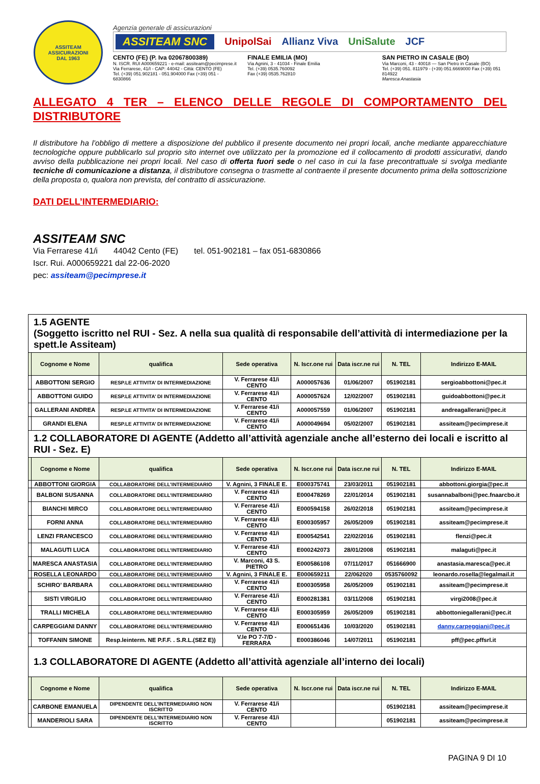ASSITEAM
ASSICURAZIONI
DAL 1963
Agenzia generale di assicurazioni
ASSITEAM SNC UnipolSai Allianz Viva UniSalute JCF
CENTO (FE) (P. Iva 02067800389)
N. ISCR. RUI A000659221 - e-mail: assiteam@pecimprese.it
Via Ferrarese, 41/I - CAP: 44042 - Città: CENTO (FE)
Tel. (+39) 051.902181 - 051.904000 Fax (+39) 051 - 6830866
FINALE EMILIA (MO)
Via Agnini, 3 - 41034 - Finale Emilia
Tel. (+39) 0535.760092
Fax (+39) 0535.762810
SAN PIETRO IN CASALE (BO)
Via Marconi, 43 - 40018 — San Pietro in Casale (BO)
Tel. (+39) 051. 811979 - (+39) 051.6669000 Fax (+39) 051 814922
Maresca Anastasia
ALLEGATO 4 TER – ELENCO DELLE REGOLE DI COMPORTAMENTO DEL DISTRIBUTORE
Il distributore ha l’obbligo di mettere a disposizione del pubblico il presente documento nei propri locali, anche mediante apparecchiature tecnologiche oppure pubblicarlo sul proprio sito internet ove utilizzato per la promozione ed il collocamento di prodotti assicurativi, dando avviso della pubblicazione nei propri locali. Nel caso di offerta fuori sede o nel caso in cui la fase precontrattuale si svolga mediante tecniche di comunicazione a distanza, il distributore consegna o trasmette al contraente il presente documento prima della sottoscrizione della proposta o, qualora non prevista, del contratto di assicurazione.
DATI DELL’INTERMEDIARIO:
ASSITEAM SNC
Via Ferrarese 41/i 44042 Cento (FE) tel. 051-902181 – fax 051-6830866
Iscr. Rui. A000659221 dal 22-06-2020
pec: assiteam@pecimprese.it
| 1.5 AGENTE (Soggetto iscritto nel RUI - Sez. A nella sua qualità di responsabile dell’attività di intermediazione per la spett.le Assiteam) | | | | | | | |
| | Cognome e Nome | qualifica | Sede operativa | N. Iscr.one rui | Data iscr.ne rui | N. TEL | Indirizzo E-MAIL |
| | ABBOTTONI SERGIO | RESP.LE ATTIVITA’ DI INTERMEDIAZIONE | V. Ferrarese 41/i CENTO | A000057636 | 01/06/2007 | 051902181 | sergioabbottoni@pec.it |
| | ABBOTTONI GUIDO | RESP.LE ATTIVITA’ DI INTERMEDIAZIONE | V. Ferrarese 41/i CENTO | A000057624 | 12/02/2007 | 051902181 | guidoabbottoni@pec.it |
| | GALLERANI ANDREA | RESP.LE ATTIVITA’ DI INTERMEDIAZIONE | V. Ferrarese 41/i CENTO | A000057559 | 01/06/2007 | 051902181 | andreagallerani@pec.it |
| | GRANDI ELENA | RESP.LE ATTIVITA’ DI INTERMEDIAZIONE | V. Ferrarese 41/i CENTO | A000049694 | 05/02/2007 | 051902181 | assiteam@pecimprese.it |
| 1.2 COLLABORATORE DI AGENTE (Addetto all’attività agenziale anche all’esterno dei locali e iscritto al RUI - Sez. E) | | | | | | | |
| | Cognome e Nome | qualifica | Sede operativa | N. Iscr.one rui | Data iscr.ne rui | N. TEL | Indirizzo E-MAIL |
| | ABBOTTONI GIORGIA | COLLABORATORE DELL’INTERMEDIARIO | V. Agnini, 3 FINALE E. | E000375741 | 23/03/2011 | 051902181 | abbottoni.giorgia@pec.it |
| | BALBONI SUSANNA | COLLABORATORE DELL’INTERMEDIARIO | V. Ferrarese 41/i CENTO | E000478269 | 22/01/2014 | 051902181 | susannabalboni@pec.fnaarcbo.it |
| | BIANCHI MIRCO | COLLABORATORE DELL’INTERMEDIARIO | V. Ferrarese 41/i CENTO | E000594158 | 26/02/2018 | 051902181 | assiteam@pecimprese.it |
| | FORNI ANNA | COLLABORATORE DELL’INTERMEDIARIO | V. Ferrarese 41/i CENTO | E000305957 | 26/05/2009 | 051902181 | assiteam@pecimprese.it |
| | LENZI FRANCESCO | COLLABORATORE DELL’INTERMEDIARIO | V. Ferrarese 41/i CENTO | E000542541 | 22/02/2016 | 051902181 | flenzi@pec.it |
| | MALAGUTI LUCA | COLLABORATORE DELL’INTERMEDIARIO | V. Ferrarese 41/i CENTO | E000242073 | 28/01/2008 | 051902181 | malaguti@pec.it |
| | MARESCA ANASTASIA | COLLABORATORE DELL’INTERMEDIARIO | V. Marconi, 43 S. PIETRO | E000586108 | 07/11/2017 | 051666900 | anastasia.maresca@pec.it |
| | ROSELLA LEONARDO | COLLABORATORE DELL’INTERMEDIARIO | V. Agnini, 3 FINALE E. | E000659211 | 22/062020 | 0535760092 | leonardo.rosella@legalmail.it |
| | SCHIRO’ BARBARA | COLLABORATORE DELL’INTERMEDIARIO | V. Ferrarese 41/i CENTO | E000305958 | 26/05/2009 | 051902181 | assiteam@pecimprese.it |
| | SISTI VIRGILIO | COLLABORATORE DELL’INTERMEDIARIO | V. Ferrarese 41/i CENTO | E000281381 | 03/11/2008 | 051902181 | virgi2008@pec.it |
| | TRALLI MICHELA | COLLABORATORE DELL’INTERMEDIARIO | V. Ferrarese 41/i CENTO | E000305959 | 26/05/2009 | 051902181 | abbottoniegallerani@pec.it |
| | CARPEGGIANI DANNY | COLLABORATORE DELL’INTERMEDIARIO | V. Ferrarese 41/i CENTO | E000651436 | 10/03/2020 | 051902181 | danny.carpeggiani@pec.it |
| | TOFFANIN SIMONE | Resp.leinterm. NE P.F.F. . S.R.L.(SEZ E)) | V.le PO 7-7/D - FERRARA | E000386046 | 14/07/2011 | 051902181 | pff@pec.pffsrl.it |
| 1.3 COLLABORATORE DI AGENTE (Addetto all’attività agenziale all’interno dei locali) | | | | | | | |
| | Cognome e Nome | qualifica | Sede operativa | N. Iscr.one rui | Data iscr.ne rui | N. TEL | Indirizzo E-MAIL |
| | CARBONE EMANUELA | DIPENDENTE DELL’INTERMEDIARIO NON ISCRITTO | V. Ferrarese 41/i CENTO | | | 051902181 | assiteam@pecimprese.it |
| | MANDERIOLI SARA | DIPENDENTE DELL’INTERMEDIARIO NON ISCRITTO | V. Ferrarese 41/i CENTO | | | 051902181 | assiteam@pecimprese.it |
PAGINA 9 DI 10